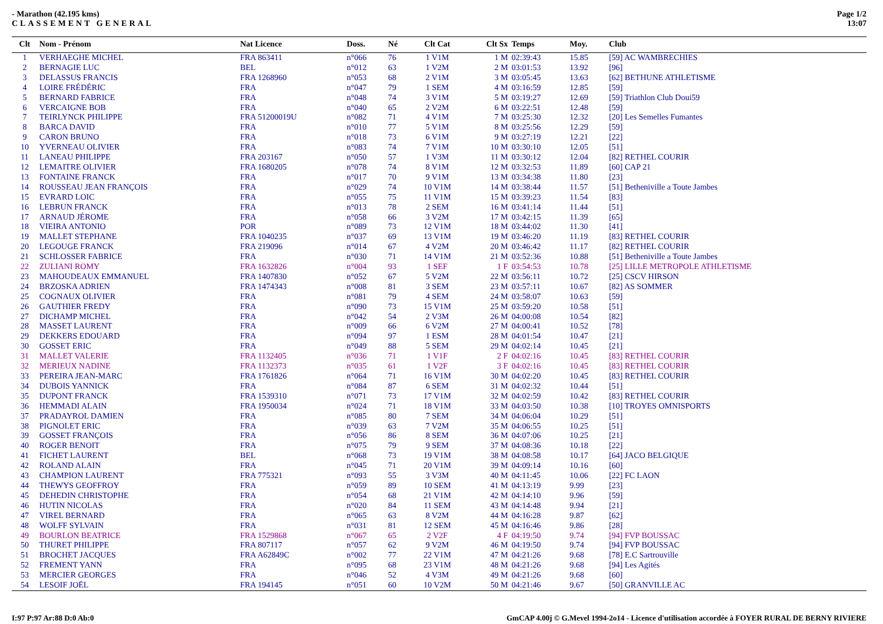- Marathon (42.195 kms)
CLASSEMENT GENERAL
Page 1/2
13:07
| Clt | Nom - Prénom | Nat Licence | Doss. | Né | Clt Cat | Clt Sx | Temps | Moy. | Club |
| --- | --- | --- | --- | --- | --- | --- | --- | --- | --- |
| 1 | VERHAEGHE MICHEL | FRA 863411 | n°066 | 76 | 1 V1M | 1 M | 02:39:43 | 15.85 | [59] AC WAMBRECHIES |
| 2 | BERNAGIE LUC | BEL | n°012 | 63 | 1 V2M | 2 M | 03:01:53 | 13.92 | [96] |
| 3 | DELASSUS FRANCIS | FRA 1268960 | n°053 | 68 | 2 V1M | 3 M | 03:05:45 | 13.63 | [62] BETHUNE ATHLETISME |
| 4 | LOIRE FRÉDÉRIC | FRA | n°047 | 79 | 1 SEM | 4 M | 03:16:59 | 12.85 | [59] |
| 5 | BERNARD FABRICE | FRA | n°048 | 74 | 3 V1M | 5 M | 03:19:27 | 12.69 | [59] Triathlon Club Doui59 |
| 6 | VERCAIGNE BOB | FRA | n°040 | 65 | 2 V2M | 6 M | 03:22:51 | 12.48 | [59] |
| 7 | TEIRLYNCK PHILIPPE | FRA 51200019U | n°082 | 71 | 4 V1M | 7 M | 03:25:30 | 12.32 | [20] Les Semelles Fumantes |
| 8 | BARCA DAVID | FRA | n°010 | 77 | 5 V1M | 8 M | 03:25:56 | 12.29 | [59] |
| 9 | CARON BRUNO | FRA | n°018 | 73 | 6 V1M | 9 M | 03:27:19 | 12.21 | [22] |
| 10 | YVERNEAU OLIVIER | FRA | n°083 | 74 | 7 V1M | 10 M | 03:30:10 | 12.05 | [51] |
| 11 | LANEAU PHILIPPE | FRA 203167 | n°050 | 57 | 1 V3M | 11 M | 03:30:12 | 12.04 | [82] RETHEL COURIR |
| 12 | LEMAITRE OLIVIER | FRA 1680205 | n°078 | 74 | 8 V1M | 12 M | 03:32:53 | 11.89 | [60] CAP 21 |
| 13 | FONTAINE FRANCK | FRA | n°017 | 70 | 9 V1M | 13 M | 03:34:38 | 11.80 | [23] |
| 14 | ROUSSEAU JEAN FRANÇOIS | FRA | n°029 | 74 | 10 V1M | 14 M | 03:38:44 | 11.57 | [51] Betheniville a Toute Jambes |
| 15 | EVRARD LOIC | FRA | n°055 | 75 | 11 V1M | 15 M | 03:39:23 | 11.54 | [83] |
| 16 | LEBRUN FRANCK | FRA | n°013 | 78 | 2 SEM | 16 M | 03:41:14 | 11.44 | [51] |
| 17 | ARNAUD JÉROME | FRA | n°058 | 66 | 3 V2M | 17 M | 03:42:15 | 11.39 | [65] |
| 18 | VIEIRA ANTONIO | POR | n°089 | 73 | 12 V1M | 18 M | 03:44:02 | 11.30 | [41] |
| 19 | MALLET STEPHANE | FRA 1040235 | n°037 | 69 | 13 V1M | 19 M | 03:46:20 | 11.19 | [83] RETHEL COURIR |
| 20 | LEGOUGE FRANCK | FRA 219096 | n°014 | 67 | 4 V2M | 20 M | 03:46:42 | 11.17 | [82] RETHEL COURIR |
| 21 | SCHLOSSER FABRICE | FRA | n°030 | 71 | 14 V1M | 21 M | 03:52:36 | 10.88 | [51] Betheniville a Toute Jambes |
| 22 | ZULIANI ROMY | FRA 1632826 | n°004 | 93 | 1 SEF | 1 F | 03:54:53 | 10.78 | [25] LILLE METROPOLE ATHLETISME |
| 23 | MAHOUDEAUX EMMANUEL | FRA 1407830 | n°052 | 67 | 5 V2M | 22 M | 03:56:11 | 10.72 | [25] CSCV HIRSON |
| 24 | BRZOSKA ADRIEN | FRA 1474343 | n°008 | 81 | 3 SEM | 23 M | 03:57:11 | 10.67 | [82] AS SOMMER |
| 25 | COGNAUX OLIVIER | FRA | n°081 | 79 | 4 SEM | 24 M | 03:58:07 | 10.63 | [59] |
| 26 | GAUTHIER FREDY | FRA | n°090 | 73 | 15 V1M | 25 M | 03:59:20 | 10.58 | [51] |
| 27 | DICHAMP MICHEL | FRA | n°042 | 54 | 2 V3M | 26 M | 04:00:08 | 10.54 | [82] |
| 28 | MASSET LAURENT | FRA | n°009 | 66 | 6 V2M | 27 M | 04:00:41 | 10.52 | [78] |
| 29 | DEKKERS EDOUARD | FRA | n°094 | 97 | 1 ESM | 28 M | 04:01:54 | 10.47 | [21] |
| 30 | GOSSET ERIC | FRA | n°049 | 88 | 5 SEM | 29 M | 04:02:14 | 10.45 | [21] |
| 31 | MALLET VALERIE | FRA 1132405 | n°036 | 71 | 1 V1F | 2 F | 04:02:16 | 10.45 | [83] RETHEL COURIR |
| 32 | MERIEUX NADINE | FRA 1132373 | n°035 | 61 | 1 V2F | 3 F | 04:02:16 | 10.45 | [83] RETHEL COURIR |
| 33 | PEREIRA JEAN-MARC | FRA 1761826 | n°064 | 71 | 16 V1M | 30 M | 04:02:20 | 10.45 | [83] RETHEL COURIR |
| 34 | DUBOIS YANNICK | FRA | n°084 | 87 | 6 SEM | 31 M | 04:02:32 | 10.44 | [51] |
| 35 | DUPONT FRANCK | FRA 1539310 | n°071 | 73 | 17 V1M | 32 M | 04:02:59 | 10.42 | [83] RETHEL COURIR |
| 36 | HEMMADI ALAIN | FRA 1950034 | n°024 | 71 | 18 V1M | 33 M | 04:03:50 | 10.38 | [10] TROYES OMNISPORTS |
| 37 | PRADAYROL DAMIEN | FRA | n°085 | 80 | 7 SEM | 34 M | 04:06:04 | 10.29 | [51] |
| 38 | PIGNOLET ERIC | FRA | n°039 | 63 | 7 V2M | 35 M | 04:06:55 | 10.25 | [51] |
| 39 | GOSSET FRANÇOIS | FRA | n°056 | 86 | 8 SEM | 36 M | 04:07:06 | 10.25 | [21] |
| 40 | ROGER BENOIT | FRA | n°075 | 79 | 9 SEM | 37 M | 04:08:36 | 10.18 | [22] |
| 41 | FICHET LAURENT | BEL | n°068 | 73 | 19 V1M | 38 M | 04:08:58 | 10.17 | [64] JACO BELGIQUE |
| 42 | ROLAND ALAIN | FRA | n°045 | 71 | 20 V1M | 39 M | 04:09:14 | 10.16 | [60] |
| 43 | CHAMPION LAURENT | FRA 775321 | n°093 | 55 | 3 V3M | 40 M | 04:11:45 | 10.06 | [22] FC LAON |
| 44 | THEWYS GEOFFROY | FRA | n°059 | 89 | 10 SEM | 41 M | 04:13:19 | 9.99 | [23] |
| 45 | DEHEDIN CHRISTOPHE | FRA | n°054 | 68 | 21 V1M | 42 M | 04:14:10 | 9.96 | [59] |
| 46 | HUTIN NICOLAS | FRA | n°020 | 84 | 11 SEM | 43 M | 04:14:48 | 9.94 | [21] |
| 47 | VIREL BERNARD | FRA | n°065 | 63 | 8 V2M | 44 M | 04:16:28 | 9.87 | [62] |
| 48 | WOLFF SYLVAIN | FRA | n°031 | 81 | 12 SEM | 45 M | 04:16:46 | 9.86 | [28] |
| 49 | BOURLON BEATRICE | FRA 1529868 | n°067 | 65 | 2 V2F | 4 F | 04:19:50 | 9.74 | [94] FVP BOUSSAC |
| 50 | THURET PHILIPPE | FRA 807117 | n°057 | 62 | 9 V2M | 46 M | 04:19:50 | 9.74 | [94] FVP BOUSSAC |
| 51 | BROCHET JACQUES | FRA A62849C | n°002 | 77 | 22 V1M | 47 M | 04:21:26 | 9.68 | [78] E.C Sartrouville |
| 52 | FREMENT YANN | FRA | n°095 | 68 | 23 V1M | 48 M | 04:21:26 | 9.68 | [94] Les Agités |
| 53 | MERCIER GEORGES | FRA | n°046 | 52 | 4 V3M | 49 M | 04:21:26 | 9.68 | [60] |
| 54 | LESOIF JOËL | FRA 194145 | n°051 | 60 | 10 V2M | 50 M | 04:21:46 | 9.67 | [50] GRANVILLE AC |
I:97 P:97 Ar:88 D:0 Ab:0 GmCAP 4.00j © G.Mevel 1994-2o14 - Licence d'utilisation accordée à FOYER RURAL DE BERNY RIVIERE